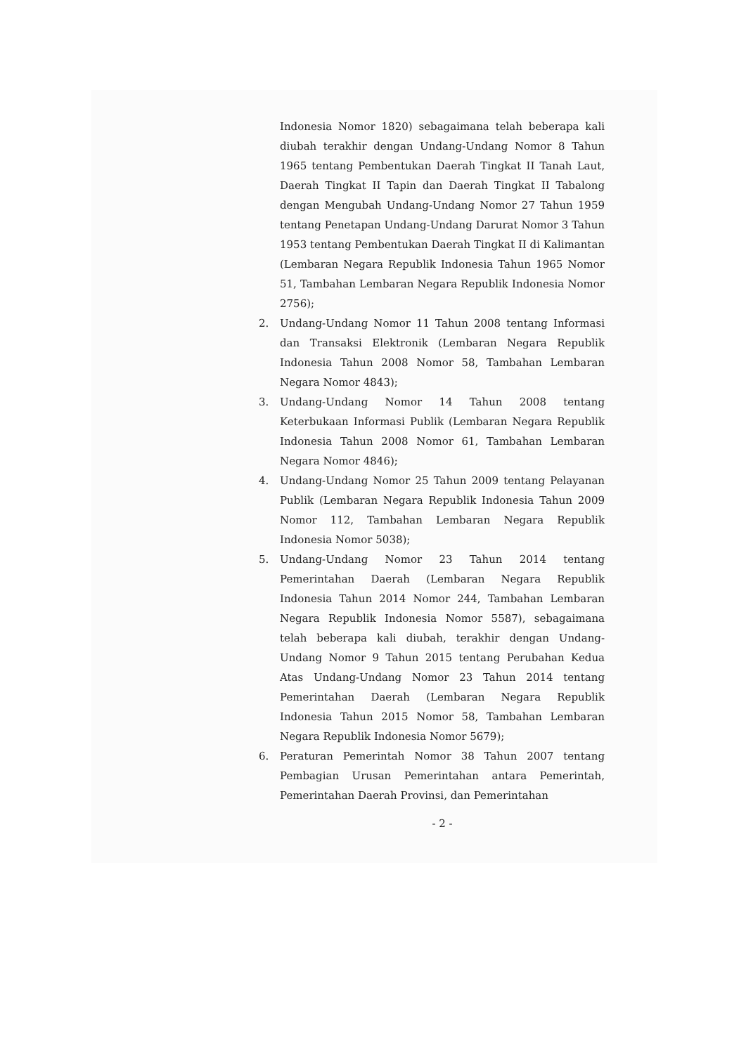Indonesia Nomor 1820) sebagaimana telah beberapa kali diubah terakhir dengan Undang-Undang Nomor 8 Tahun 1965 tentang Pembentukan Daerah Tingkat II Tanah Laut, Daerah Tingkat II Tapin dan Daerah Tingkat II Tabalong dengan Mengubah Undang-Undang Nomor 27 Tahun 1959 tentang Penetapan Undang-Undang Darurat Nomor 3 Tahun 1953 tentang Pembentukan Daerah Tingkat II di Kalimantan (Lembaran Negara Republik Indonesia Tahun 1965 Nomor 51, Tambahan Lembaran Negara Republik Indonesia Nomor 2756);
2. Undang-Undang Nomor 11 Tahun 2008 tentang Informasi dan Transaksi Elektronik (Lembaran Negara Republik Indonesia Tahun 2008 Nomor 58, Tambahan Lembaran Negara Nomor 4843);
3. Undang-Undang Nomor 14 Tahun 2008 tentang Keterbukaan Informasi Publik (Lembaran Negara Republik Indonesia Tahun 2008 Nomor 61, Tambahan Lembaran Negara Nomor 4846);
4. Undang-Undang Nomor 25 Tahun 2009 tentang Pelayanan Publik (Lembaran Negara Republik Indonesia Tahun 2009 Nomor 112, Tambahan Lembaran Negara Republik Indonesia Nomor 5038);
5. Undang-Undang Nomor 23 Tahun 2014 tentang Pemerintahan Daerah (Lembaran Negara Republik Indonesia Tahun 2014 Nomor 244, Tambahan Lembaran Negara Republik Indonesia Nomor 5587), sebagaimana telah beberapa kali diubah, terakhir dengan Undang-Undang Nomor 9 Tahun 2015 tentang Perubahan Kedua Atas Undang-Undang Nomor 23 Tahun 2014 tentang Pemerintahan Daerah (Lembaran Negara Republik Indonesia Tahun 2015 Nomor 58, Tambahan Lembaran Negara Republik Indonesia Nomor 5679);
6. Peraturan Pemerintah Nomor 38 Tahun 2007 tentang Pembagian Urusan Pemerintahan antara Pemerintah, Pemerintahan Daerah Provinsi, dan Pemerintahan
- 2 -